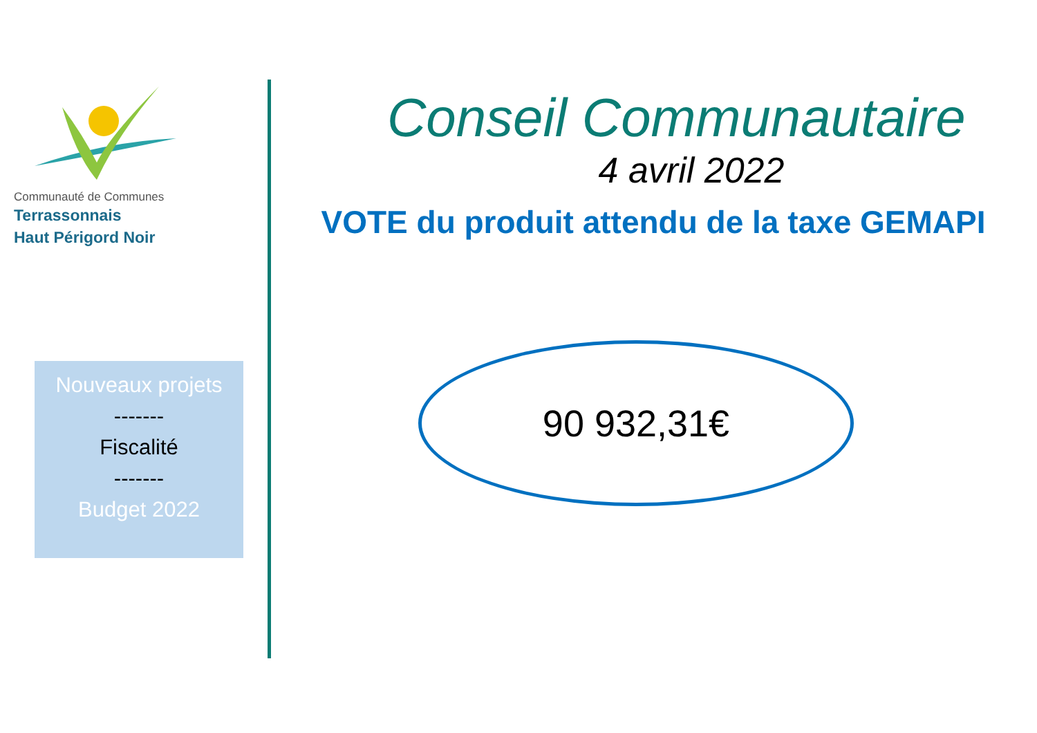Communauté de Communes
Terrassonnais
Haut Périgord Noir
Nouveaux projets
-------
Fiscalité
-------
Budget 2022
Conseil Communautaire
4 avril 2022
VOTE du produit attendu de la taxe GEMAPI
90 932,31€